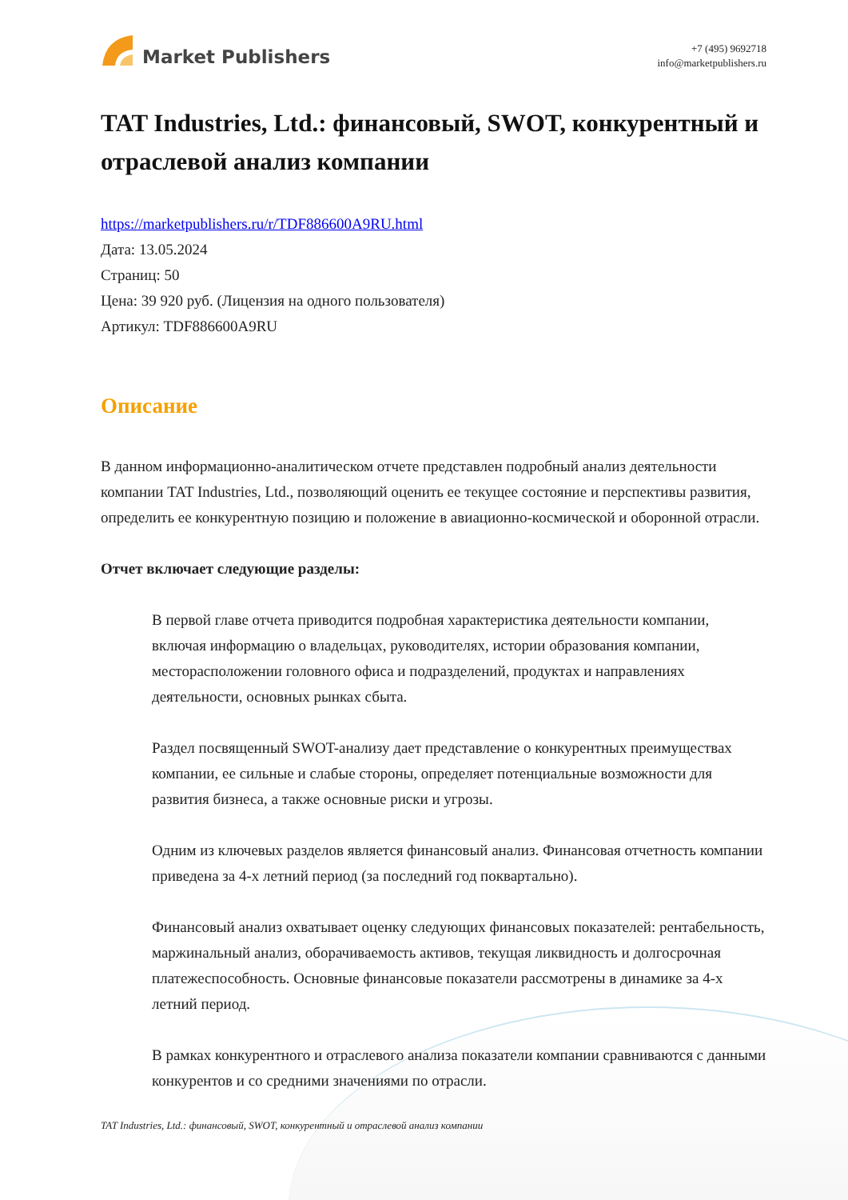Market Publishers
+7 (495) 9692718
info@marketpublishers.ru
TAT Industries, Ltd.: финансовый, SWOT, конкурентный и отраслевой анализ компании
https://marketpublishers.ru/r/TDF886600A9RU.html
Дата: 13.05.2024
Страниц: 50
Цена: 39 920 руб. (Лицензия на одного пользователя)
Артикул: TDF886600A9RU
Описание
В данном информационно-аналитическом отчете представлен подробный анализ деятельности компании TAT Industries, Ltd., позволяющий оценить ее текущее состояние и перспективы развития, определить ее конкурентную позицию и положение в авиационно-космической и оборонной отрасли.
Отчет включает следующие разделы:
В первой главе отчета приводится подробная характеристика деятельности компании, включая информацию о владельцах, руководителях, истории образования компании, месторасположении головного офиса и подразделений, продуктах и направлениях деятельности, основных рынках сбыта.
Раздел посвященный SWOT-анализу дает представление о конкурентных преимуществах компании, ее сильные и слабые стороны, определяет потенциальные возможности для развития бизнеса, а также основные риски и угрозы.
Одним из ключевых разделов является финансовый анализ. Финансовая отчетность компании приведена за 4-х летний период (за последний год поквартально).
Финансовый анализ охватывает оценку следующих финансовых показателей: рентабельность, маржинальный анализ, оборачиваемость активов, текущая ликвидность и долгосрочная платежеспособность. Основные финансовые показатели рассмотрены в динамике за 4-х летний период.
В рамках конкурентного и отраслевого анализа показатели компании сравниваются с данными конкурентов и со средними значениями по отрасли.
TAT Industries, Ltd.: финансовый, SWOT, конкурентный и отраслевой анализ компании